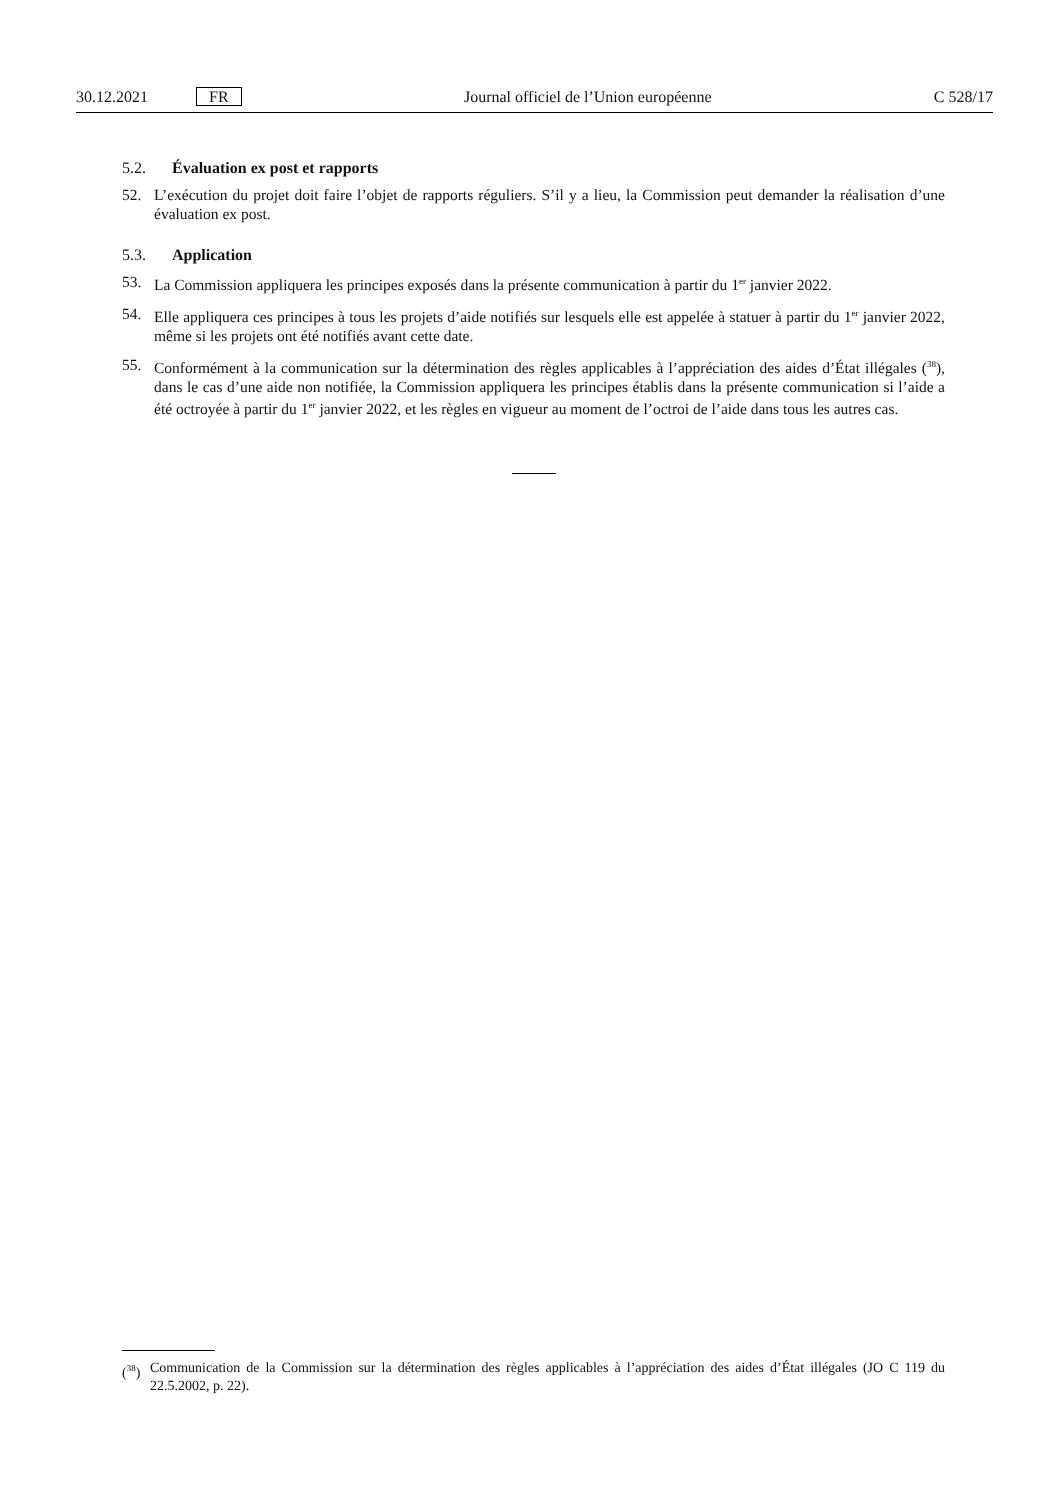30.12.2021 FR Journal officiel de l’Union européenne C 528/17
5.2. Évaluation ex post et rapports
52. L’exécution du projet doit faire l’objet de rapports réguliers. S’il y a lieu, la Commission peut demander la réalisation d’une évaluation ex post.
5.3. Application
53. La Commission appliquera les principes exposés dans la présente communication à partir du 1<sup>er</sup> janvier 2022.
54. Elle appliquera ces principes à tous les projets d’aide notifiés sur lesquels elle est appelée à statuer à partir du 1<sup>er</sup> janvier 2022, même si les projets ont été notifiés avant cette date.
55. Conformément à la communication sur la détermination des règles applicables à l’appréciation des aides d’État illégales (<sup>38</sup>), dans le cas d’une aide non notifiée, la Commission appliquera les principes établis dans la présente communication si l’aide a été octroyée à partir du 1<sup>er</sup> janvier 2022, et les règles en vigueur au moment de l’octroi de l’aide dans tous les autres cas.
(<sup>38</sup>) Communication de la Commission sur la détermination des règles applicables à l’appréciation des aides d’État illégales (JO C 119 du 22.5.2002, p. 22).